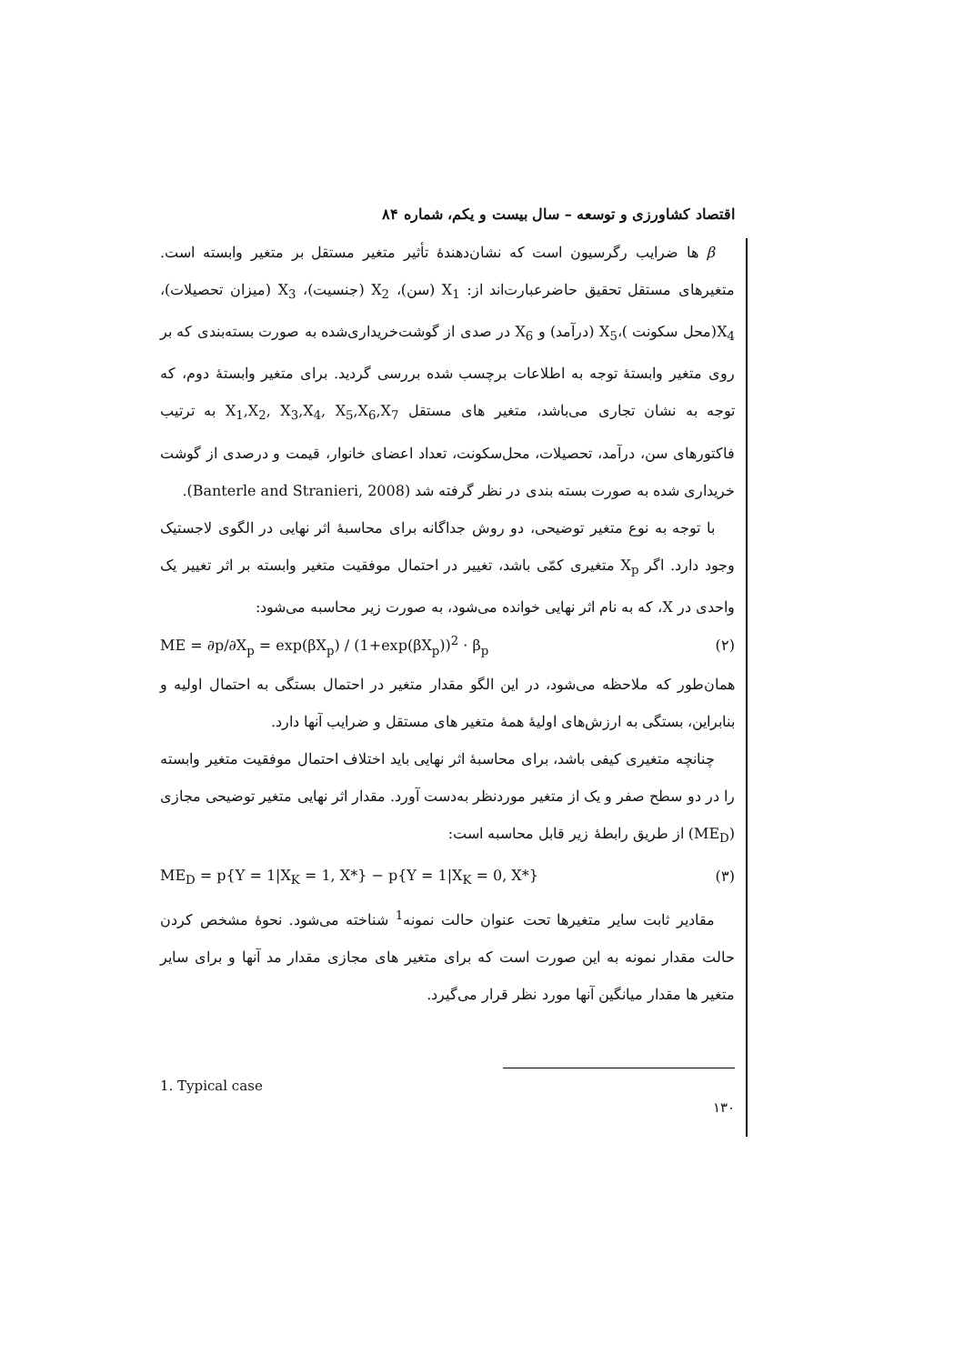اقتصاد کشاورزی و توسعه – سال بیست و یکم، شماره ۸۴
β ها ضرایب رگرسیون است که نشان‌دهندهٔ تأثیر متغیر مستقل بر متغیر وابسته است. متغیرهای مستقل تحقیق حاضرعبارت‌اند از: X<sub>1</sub> (سن)، X<sub>2</sub> (جنسیت)، X<sub>3</sub> (میزان تحصیلات)، X<sub>4</sub>(محل سکونت )،X<sub>5</sub> (درآمد) و X<sub>6</sub> در صدی از گوشت‌خریداری‌شده به صورت بسته‌بندی که بر روی متغیر وابستهٔ توجه به اطلاعات برچسب شده بررسی گردید. برای متغیر وابستهٔ دوم، که توجه به نشان تجاری می‌باشد، متغیر های مستقل X<sub>1</sub>,X<sub>2</sub>, X<sub>3</sub>,X<sub>4</sub>, X<sub>5</sub>,X<sub>6</sub>,X<sub>7</sub> به ترتیب فاکتورهای سن، درآمد، تحصیلات، محل‌سکونت، تعداد اعضای خانوار، قیمت و درصدی از گوشت خریداری شده به صورت بسته بندی در نظر گرفته شد (Banterle and Stranieri, 2008).
با توجه به نوع متغیر توضیحی، دو روش جداگانه برای محاسبهٔ اثر نهایی در الگوی لاجستیک وجود دارد. اگر X<sub>p</sub> متغیری کمّی باشد، تغییر در احتمال موفقیت متغیر وابسته بر اثر تغییر یک واحدی در X، که به نام اثر نهایی خوانده می‌شود، به صورت زیر محاسبه می‌شود:
ME = ∂p/∂X<sub>p</sub> = exp(βX<sub>p</sub>) / (1+exp(βX<sub>p</sub>))<sup>2</sup> · β<sub>p</sub> (۲)
همان‌طور که ملاحظه می‌شود، در این الگو مقدار متغیر در احتمال بستگی به احتمال اولیه و بنابراین، بستگی به ارزش‌های اولیهٔ همهٔ متغیر های مستقل و ضرایب آنها دارد.
چنانچه متغیری کیفی باشد، برای محاسبهٔ اثر نهایی باید اختلاف احتمال موفقیت متغیر وابسته را در دو سطح صفر و یک از متغیر موردنظر به‌دست آورد. مقدار اثر نهایی متغیر توضیحی مجازی (ME<sub>D</sub>) از طریق رابطهٔ زیر قابل محاسبه است:
ME<sub>D</sub> = p{Y = 1|X<sub>K</sub> = 1, X*} − p{Y = 1|X<sub>K</sub> = 0, X*} (۳)
مقادیر ثابت سایر متغیرها تحت عنوان حالت نمونه<sup>1</sup> شناخته می‌شود. نحوهٔ مشخص کردن حالت مقدار نمونه به این صورت است که برای متغیر های مجازی مقدار مد آنها و برای سایر متغیر ها مقدار میانگین آنها مورد نظر قرار می‌گیرد.
1. Typical case
۱۳۰